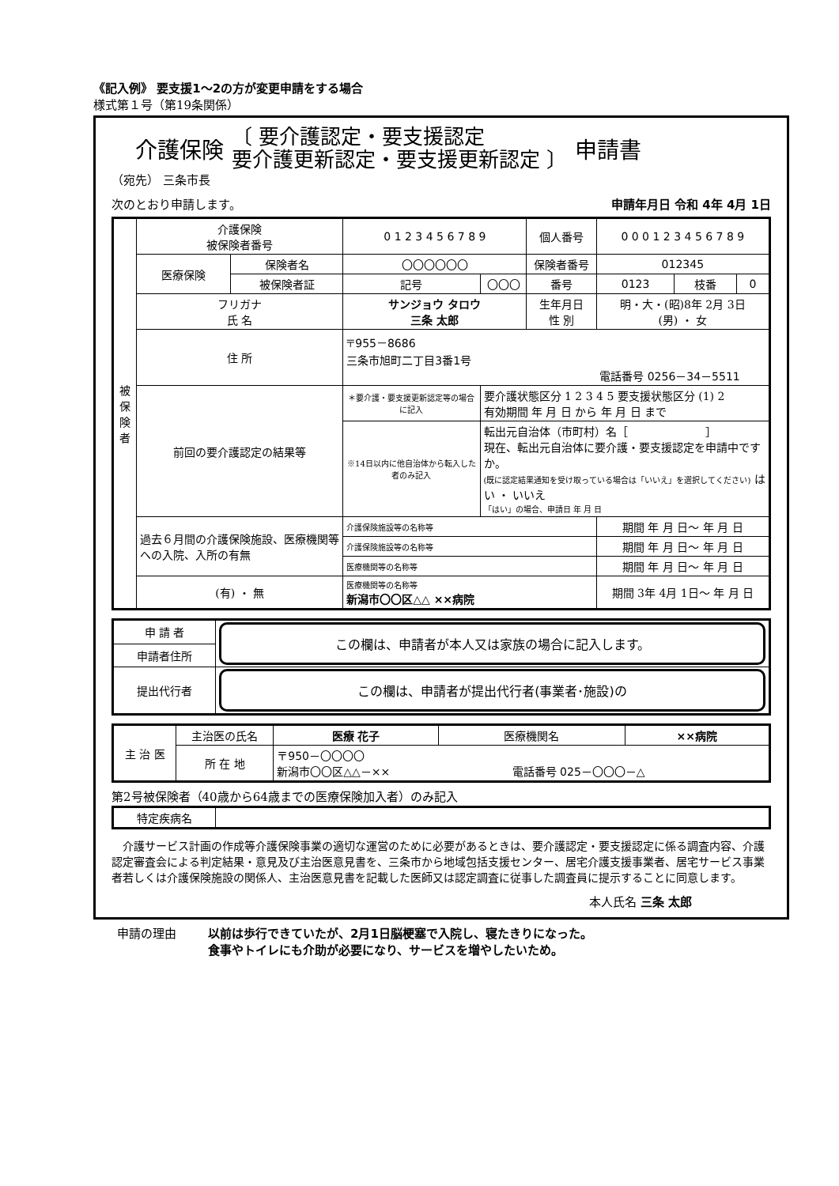《記入例》 要支援1～2の方が変更申請をする場合
様式第１号（第19条関係）
介護保険 〔 要介護認定・要支援認定
要介護更新認定・要支援更新認定 〕 申請書
（宛先） 三条市長
次のとおり申請します。 申請年月日 令和 4年 4月 1日
| 被 保 険 者 | 介護保険 被保険者番号 | | 0 1 2 3 4 5 6 7 8 9 | | 個人番号 | 0 0 0 1 2 3 4 5 6 7 8 9 | | |
| | 医療保険 | 保険者名 | 〇〇〇〇〇〇 | | 保険者番号 | 012345 | | |
| | | 被保険者証 | 記号 | 〇〇〇 | 番号 | 0123 | 枝番 | 0 |
| | フリガナ 氏 名 | | サンジョウ タロウ 三条 太郎 | | 生年月日 性 別 | 明・大・(昭)8年 2月 3日 (男) ・ 女 | | |
| | 住 所 | | 〒955－8686 三条市旭町二丁目3番1号 電話番号 0256－34－5511 | | | | | |
| | 前回の要介護認定の結果等 | | ＊要介護・要支援更新認定等の場合に記入 | 要介護状態区分 1 2 3 4 5 要支援状態区分 (1) 2 有効期間 年 月 日 から 年 月 日 まで | | | | |
| | | | ※14日以内に他自治体から転入した者のみ記入 | 転出元自治体（市町村）名［ ］ 現在、転出元自治体に要介護・要支援認定を申請中ですか。 (既に認定結果通知を受け取っている場合は「いいえ」を選択してください) はい ・ いいえ 「はい」の場合、申請日 年 月 日 | | | | |
| | 過去６月間の介護保険施設、医療機関等への入院、入所の有無 | | 介護保険施設等の名称等 | | | 期間 年 月 日～ 年 月 日 | | |
| | | | 介護保険施設等の名称等 | | | 期間 年 月 日～ 年 月 日 | | |
| | | | 医療機関等の名称等 | | | 期間 年 月 日～ 年 月 日 | | |
| | (有) ・ 無 | | 医療機関等の名称等 新潟市〇〇区△△ ××病院 | | | 期間 3年 4月 1日～ 年 月 日 | | |
| 申 請 者 | この欄は、申請者が本人又は家族の場合に記入します。 |
| 申請者住所 | |
| 提出代行者 | この欄は、申請者が提出代行者(事業者･施設)の |
| 主 治 医 | 主治医の氏名 | 医療 花子 | 医療機関名 | ××病院 |
| | 所 在 地 | 〒950－〇〇〇〇 新潟市〇〇区△△－×× 電話番号 025－〇〇〇－△ | | |
第2号被保険者（40歳から64歳までの医療保険加入者）のみ記入
| 特定疾病名 | |
　介護サービス計画の作成等介護保険事業の適切な運営のために必要があるときは、要介護認定・要支援認定に係る調査内容、介護認定審査会による判定結果・意見及び主治医意見書を、三条市から地域包括支援センター、居宅介護支援事業者、居宅サービス事業者若しくは介護保険施設の関係人、主治医意見書を記載した医師又は認定調査に従事した調査員に提示することに同意します。
本人氏名 三条 太郎
申請の理由 以前は歩行できていたが、2月1日脳梗塞で入院し、寝たきりになった。
食事やトイレにも介助が必要になり、サービスを増やしたいため。